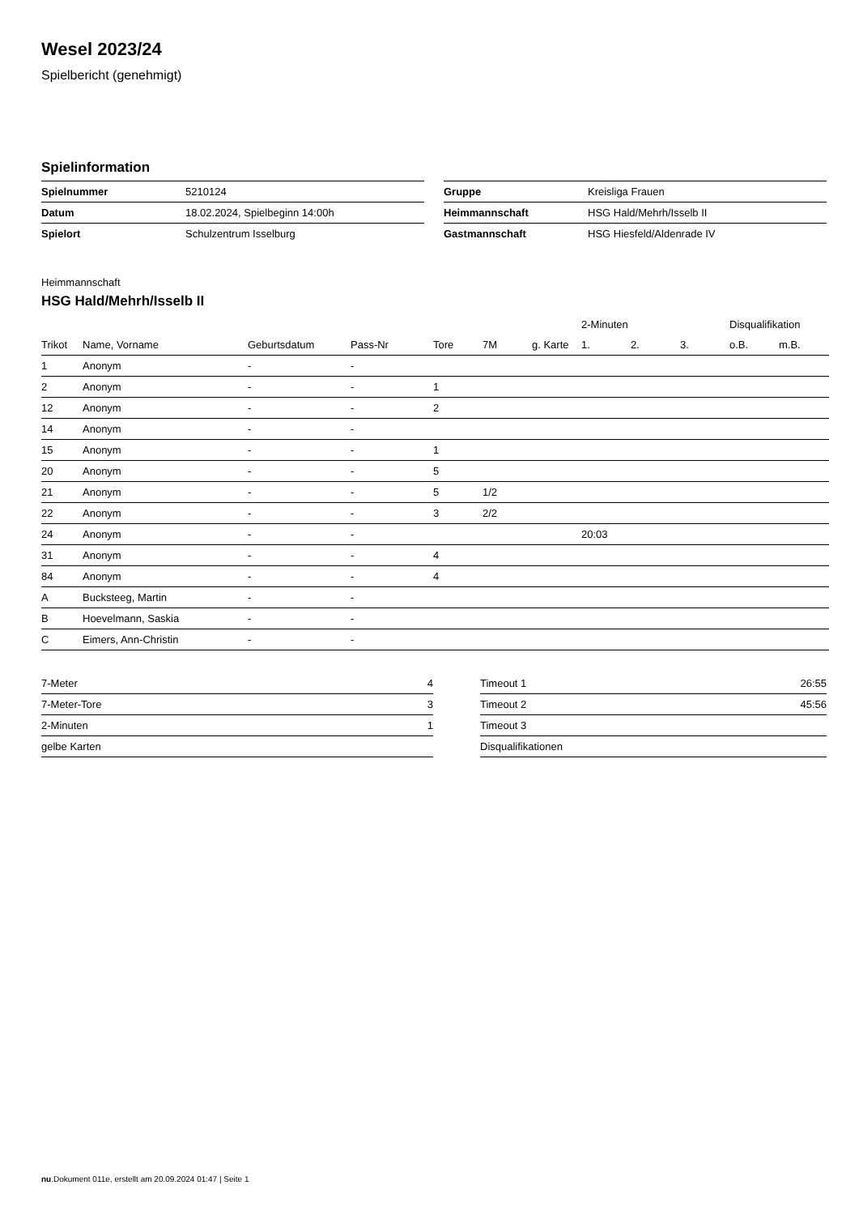Wesel 2023/24
Spielbericht (genehmigt)
Spielinformation
| Spielnummer | 5210124 |
| Datum | 18.02.2024, Spielbeginn 14:00h |
| Spielort | Schulzentrum Isselburg |
| Gruppe | Kreisliga Frauen |
| Heimmannschaft | HSG Hald/Mehrh/Isselb II |
| Gastmannschaft | HSG Hiesfeld/Aldenrade IV |
Heimmannschaft
HSG Hald/Mehrh/Isselb II
| | | | | | | | 2-Minuten | | | Disqualifikation | |
| --- | --- | --- | --- | --- | --- | --- | --- | --- | --- | --- | --- |
| Trikot | Name, Vorname | Geburtsdatum | Pass-Nr | Tore | 7M | g. Karte | 1. | 2. | 3. | o.B. | m.B. |
| 1 | Anonym | - | - | | | | | | | | |
| 2 | Anonym | - | - | 1 | | | | | | | |
| 12 | Anonym | - | - | 2 | | | | | | | |
| 14 | Anonym | - | - | | | | | | | | |
| 15 | Anonym | - | - | 1 | | | | | | | |
| 20 | Anonym | - | - | 5 | | | | | | | |
| 21 | Anonym | - | - | 5 | 1/2 | | | | | | |
| 22 | Anonym | - | - | 3 | 2/2 | | | | | | |
| 24 | Anonym | - | - | | | | 20:03 | | | | |
| 31 | Anonym | - | - | 4 | | | | | | | |
| 84 | Anonym | - | - | 4 | | | | | | | |
| A | Bucksteeg, Martin | - | - | | | | | | | | |
| B | Hoevelmann, Saskia | - | - | | | | | | | | |
| C | Eimers, Ann-Christin | - | - | | | | | | | | |
| 7-Meter | 4 |
| 7-Meter-Tore | 3 |
| 2-Minuten | 1 |
| gelbe Karten | |
| Timeout 1 | 26:55 |
| Timeout 2 | 45:56 |
| Timeout 3 | |
| Disqualifikationen | |
nu.Dokument 011e, erstellt am 20.09.2024 01:47 | Seite 1